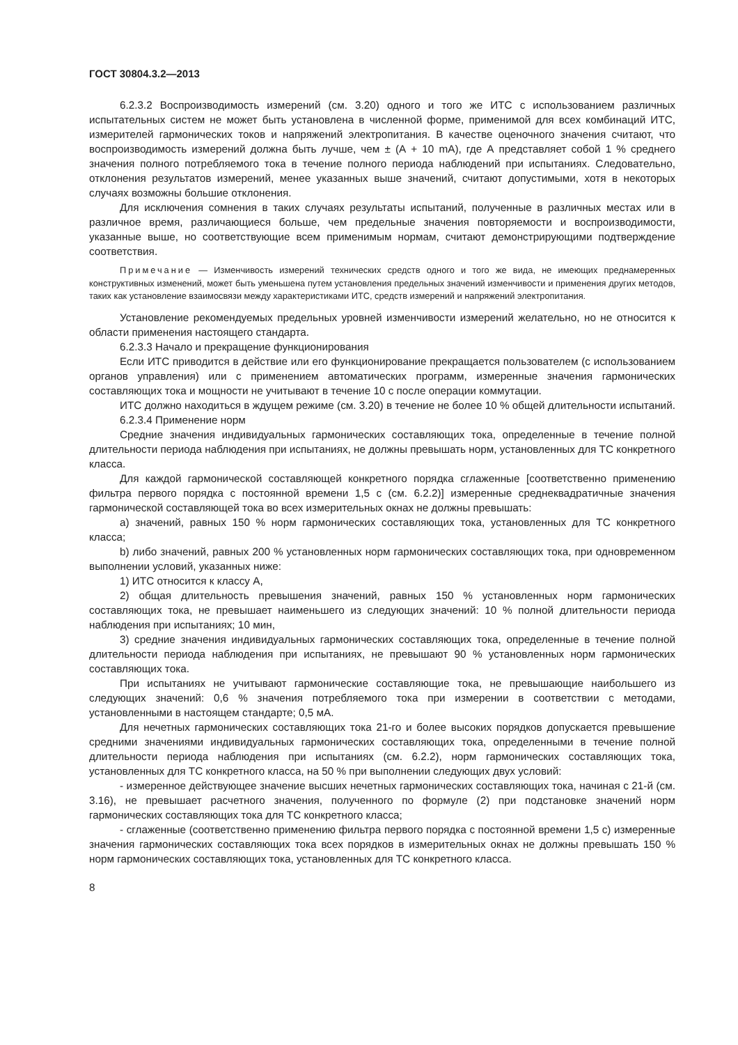ГОСТ 30804.3.2—2013
6.2.3.2 Воспроизводимость измерений (см. 3.20) одного и того же ИТС с использованием различных испытательных систем не может быть установлена в численной форме, применимой для всех комбинаций ИТС, измерителей гармонических токов и напряжений электропитания. В качестве оценочного значения считают, что воспроизводимость измерений должна быть лучше, чем ± (А + 10 mА), где А представляет собой 1 % среднего значения полного потребляемого тока в течение полного периода наблюдений при испытаниях. Следовательно, отклонения результатов измерений, менее указанных выше значений, считают допустимыми, хотя в некоторых случаях возможны большие отклонения.
Для исключения сомнения в таких случаях результаты испытаний, полученные в различных местах или в различное время, различающиеся больше, чем предельные значения повторяемости и воспроизводимости, указанные выше, но соответствующие всем применимым нормам, считают демонстрирующими подтверждение соответствия.
Примечание — Изменчивость измерений технических средств одного и того же вида, не имеющих преднамеренных конструктивных изменений, может быть уменьшена путем установления предельных значений изменчивости и применения других методов, таких как установление взаимосвязи между характеристиками ИТС, средств измерений и напряжений электропитания.
Установление рекомендуемых предельных уровней изменчивости измерений желательно, но не относится к области применения настоящего стандарта.
6.2.3.3 Начало и прекращение функционирования
Если ИТС приводится в действие или его функционирование прекращается пользователем (с использованием органов управления) или с применением автоматических программ, измеренные значения гармонических составляющих тока и мощности не учитывают в течение 10 с после операции коммутации.
ИТС должно находиться в ждущем режиме (см. 3.20) в течение не более 10 % общей длительности испытаний.
6.2.3.4 Применение норм
Средние значения индивидуальных гармонических составляющих тока, определенные в течение полной длительности периода наблюдения при испытаниях, не должны превышать норм, установленных для ТС конкретного класса.
Для каждой гармонической составляющей конкретного порядка сглаженные [соответственно применению фильтра первого порядка с постоянной времени 1,5 с (см. 6.2.2)] измеренные среднеквадратичные значения гармонической составляющей тока во всех измерительных окнах не должны превышать:
a) значений, равных 150 % норм гармонических составляющих тока, установленных для ТС конкретного класса;
b) либо значений, равных 200 % установленных норм гармонических составляющих тока, при одновременном выполнении условий, указанных ниже:
1) ИТС относится к классу А,
2) общая длительность превышения значений, равных 150 % установленных норм гармонических составляющих тока, не превышает наименьшего из следующих значений: 10 % полной длительности периода наблюдения при испытаниях; 10 мин,
3) средние значения индивидуальных гармонических составляющих тока, определенные в течение полной длительности периода наблюдения при испытаниях, не превышают 90 % установленных норм гармонических составляющих тока.
При испытаниях не учитывают гармонические составляющие тока, не превышающие наибольшего из следующих значений: 0,6 % значения потребляемого тока при измерении в соответствии с методами, установленными в настоящем стандарте; 0,5 мА.
Для нечетных гармонических составляющих тока 21-го и более высоких порядков допускается превышение средними значениями индивидуальных гармонических составляющих тока, определенными в течение полной длительности периода наблюдения при испытаниях (см. 6.2.2), норм гармонических составляющих тока, установленных для ТС конкретного класса, на 50 % при выполнении следующих двух условий:
- измеренное действующее значение высших нечетных гармонических составляющих тока, начиная с 21-й (см. 3.16), не превышает расчетного значения, полученного по формуле (2) при подстановке значений норм гармонических составляющих тока для ТС конкретного класса;
- сглаженные (соответственно применению фильтра первого порядка с постоянной времени 1,5 с) измеренные значения гармонических составляющих тока всех порядков в измерительных окнах не должны превышать 150 % норм гармонических составляющих тока, установленных для ТС конкретного класса.
8